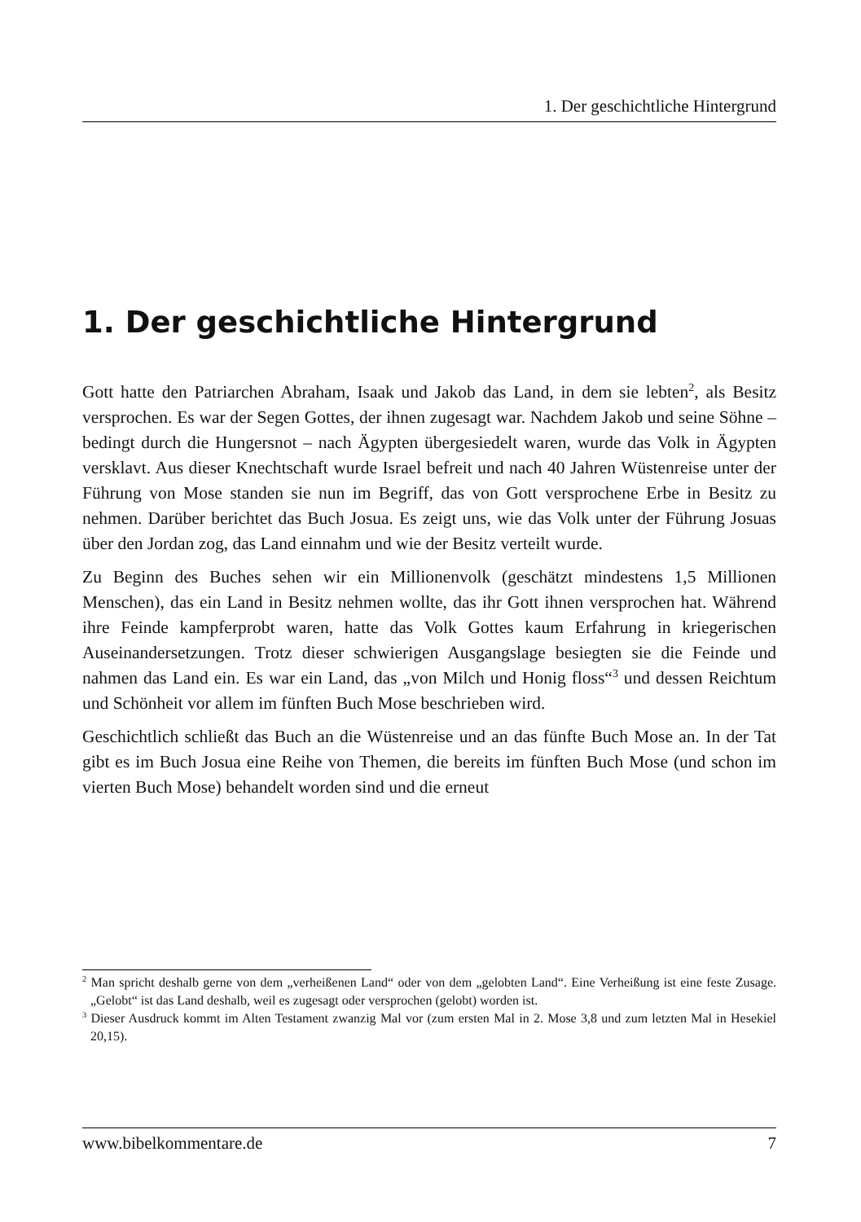1. Der geschichtliche Hintergrund
1. Der geschichtliche Hintergrund
Gott hatte den Patriarchen Abraham, Isaak und Jakob das Land, in dem sie lebten<sup>2</sup>, als Besitz versprochen. Es war der Segen Gottes, der ihnen zugesagt war. Nachdem Jakob und seine Söhne – bedingt durch die Hungersnot – nach Ägypten übergesiedelt waren, wurde das Volk in Ägypten versklavt. Aus dieser Knechtschaft wurde Israel befreit und nach 40 Jahren Wüstenreise unter der Führung von Mose standen sie nun im Begriff, das von Gott versprochene Erbe in Besitz zu nehmen. Darüber berichtet das Buch Josua. Es zeigt uns, wie das Volk unter der Führung Josuas über den Jordan zog, das Land einnahm und wie der Besitz verteilt wurde.
Zu Beginn des Buches sehen wir ein Millionenvolk (geschätzt mindestens 1,5 Millionen Menschen), das ein Land in Besitz nehmen wollte, das ihr Gott ihnen versprochen hat. Während ihre Feinde kampferprobt waren, hatte das Volk Gottes kaum Erfahrung in kriegerischen Auseinandersetzungen. Trotz dieser schwierigen Ausgangslage besiegten sie die Feinde und nahmen das Land ein. Es war ein Land, das „von Milch und Honig floss“<sup>3</sup> und dessen Reichtum und Schönheit vor allem im fünften Buch Mose beschrieben wird.
Geschichtlich schließt das Buch an die Wüstenreise und an das fünfte Buch Mose an. In der Tat gibt es im Buch Josua eine Reihe von Themen, die bereits im fünften Buch Mose (und schon im vierten Buch Mose) behandelt worden sind und die erneut
<sup>2</sup> Man spricht deshalb gerne von dem „verheißenen Land“ oder von dem „gelobten Land“. Eine Verheißung ist eine feste Zusage. „Gelobt“ ist das Land deshalb, weil es zugesagt oder versprochen (gelobt) worden ist.
<sup>3</sup> Dieser Ausdruck kommt im Alten Testament zwanzig Mal vor (zum ersten Mal in 2. Mose 3,8 und zum letzten Mal in Hesekiel 20,15).
www.bibelkommentare.de 7